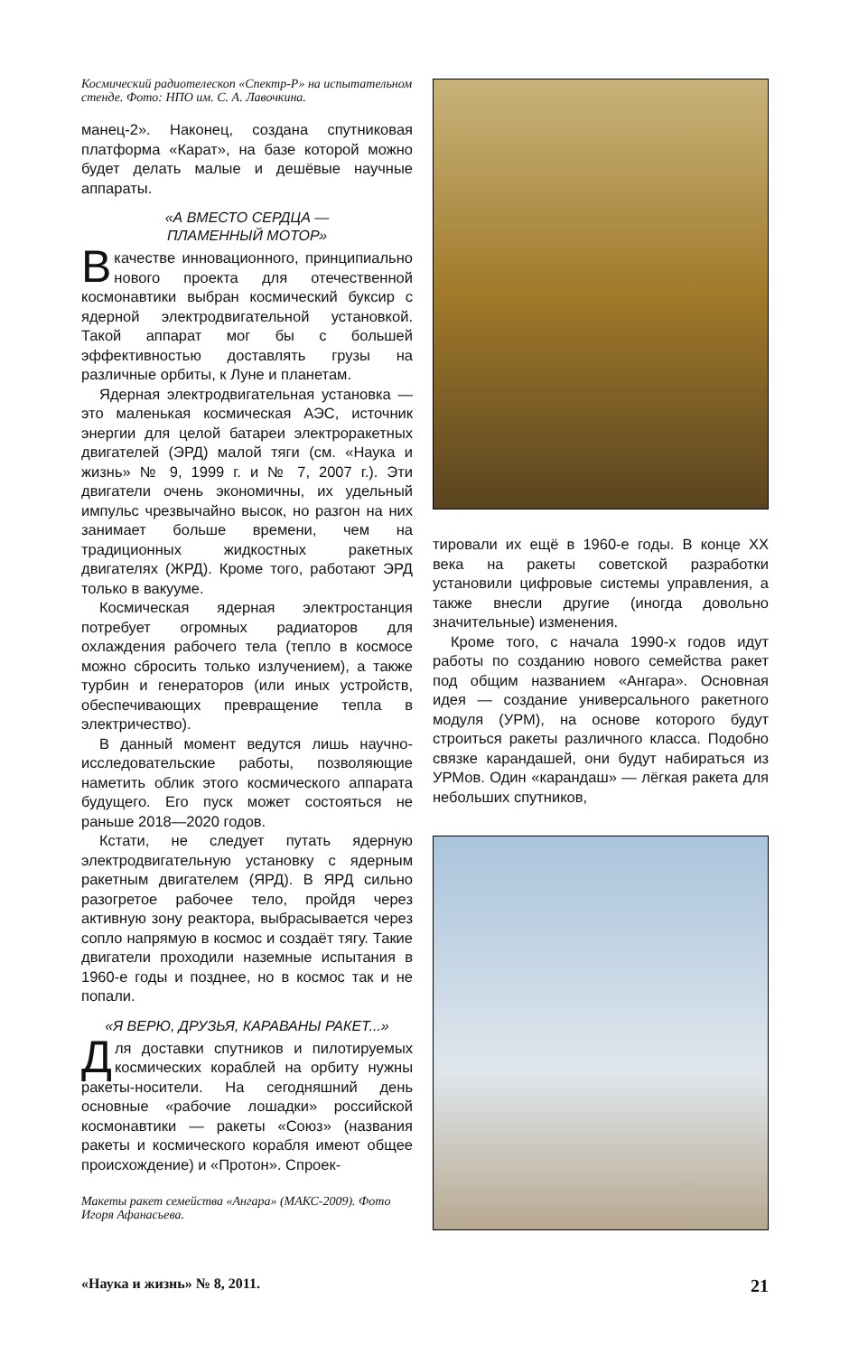Космический радиотелескоп «Спектр-Р» на испытательном стенде. Фото: НПО им. С. А. Лавочкина.
манец-2». Наконец, создана спутниковая платформа «Карат», на базе которой можно будет делать малые и дешёвые научные аппараты.
«А ВМЕСТО СЕРДЦА —
ПЛАМЕННЫЙ МОТОР»
В качестве инновационного, принципиально нового проекта для отечественной космонавтики выбран космический буксир с ядерной электродвигательной установкой. Такой аппарат мог бы с большей эффективностью доставлять грузы на различные орбиты, к Луне и планетам.
Ядерная электродвигательная установка — это маленькая космическая АЭС, источник энергии для целой батареи электроракетных двигателей (ЭРД) малой тяги (см. «Наука и жизнь» № 9, 1999 г. и № 7, 2007 г.). Эти двигатели очень экономичны, их удельный импульс чрезвычайно высок, но разгон на них занимает больше времени, чем на традиционных жидкостных ракетных двигателях (ЖРД). Кроме того, работают ЭРД только в вакууме.
Космическая ядерная электростанция потребует огромных радиаторов для охлаждения рабочего тела (тепло в космосе можно сбросить только излучением), а также турбин и генераторов (или иных устройств, обеспечивающих превращение тепла в электричество).
В данный момент ведутся лишь научно-исследовательские работы, позволяющие наметить облик этого космического аппарата будущего. Его пуск может состояться не раньше 2018—2020 годов.
Кстати, не следует путать ядерную электродвигательную установку с ядерным ракетным двигателем (ЯРД). В ЯРД сильно разогретое рабочее тело, пройдя через активную зону реактора, выбрасывается через сопло напрямую в космос и создаёт тягу. Такие двигатели проходили наземные испытания в 1960-е годы и позднее, но в космос так и не попали.
«Я ВЕРЮ, ДРУЗЬЯ, КАРАВАНЫ РАКЕТ...»
Для доставки спутников и пилотируемых космических кораблей на орбиту нужны ракеты-носители. На сегодняшний день основные «рабочие лошадки» российской космонавтики — ракеты «Союз» (названия ракеты и космического корабля имеют общее происхождение) и «Протон». Спроек-
Макеты ракет семейства «Ангара» (МАКС-2009). Фото Игоря Афанасьева.
тировали их ещё в 1960-е годы. В конце XX века на ракеты советской разработки установили цифровые системы управления, а также внесли другие (иногда довольно значительные) изменения.
Кроме того, с начала 1990-х годов идут работы по созданию нового семейства ракет под общим названием «Ангара». Основная идея — создание универсального ракетного модуля (УРМ), на основе которого будут строиться ракеты различного класса. Подобно связке карандашей, они будут набираться из УРМов. Один «карандаш» — лёгкая ракета для небольших спутников,
«Наука и жизнь» № 8, 2011. 21